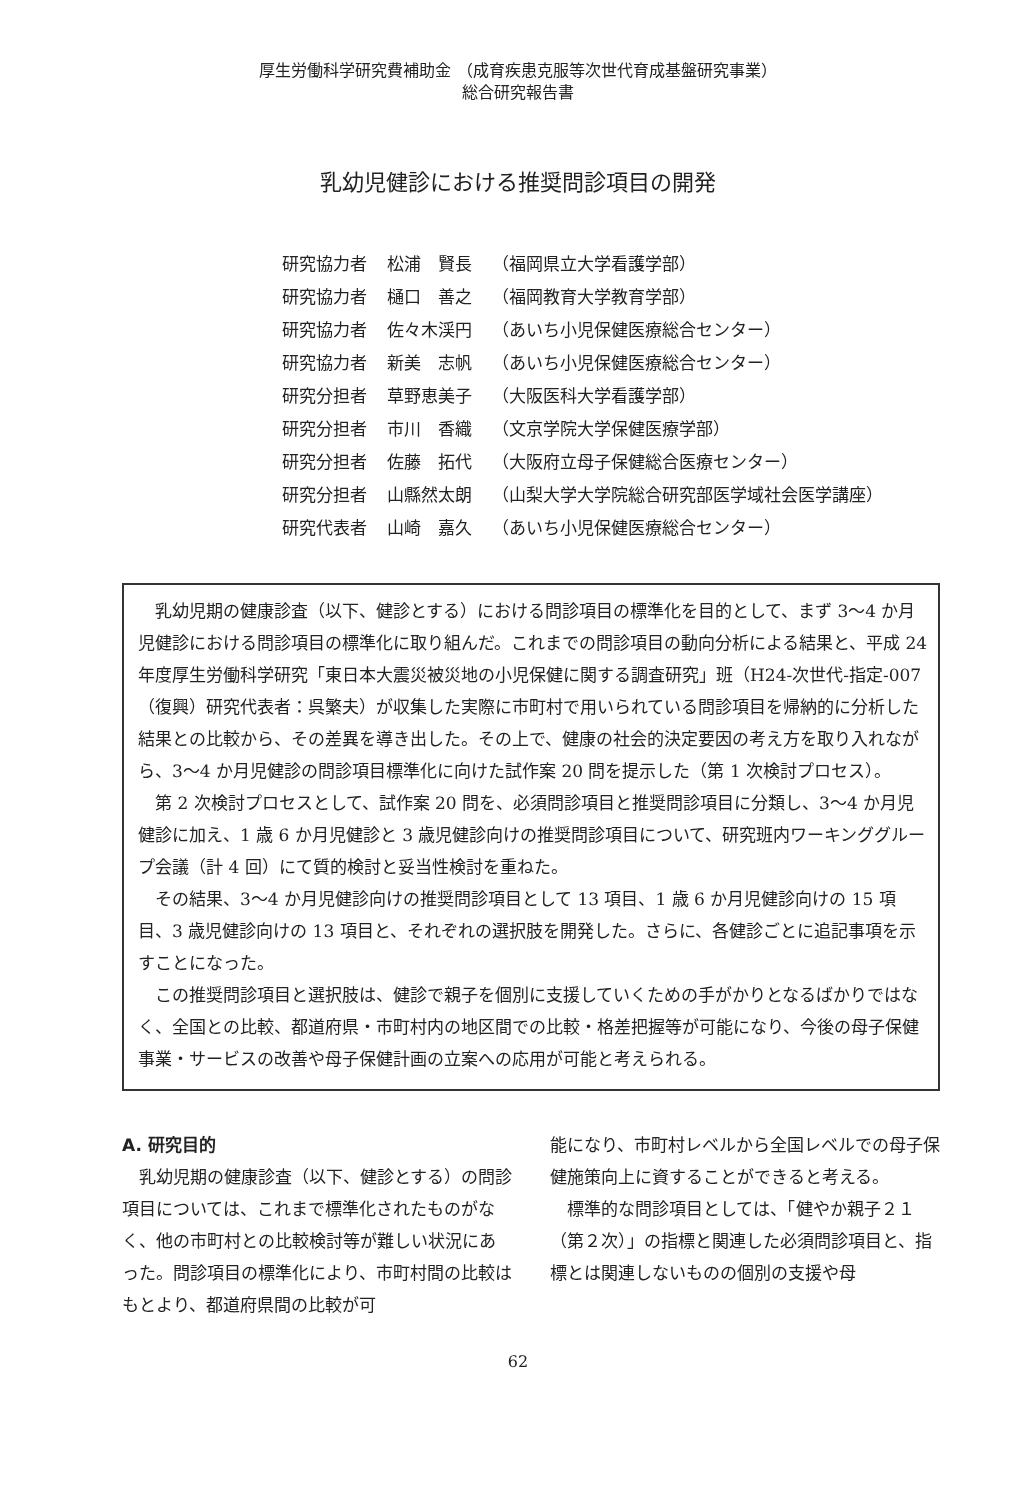厚生労働科学研究費補助金 （成育疾患克服等次世代育成基盤研究事業）
総合研究報告書
乳幼児健診における推奨問診項目の開発
| 研究協力者 | 松浦 賢長 | （福岡県立大学看護学部） |
| 研究協力者 | 樋口 善之 | （福岡教育大学教育学部） |
| 研究協力者 | 佐々木渓円 | （あいち小児保健医療総合センター） |
| 研究協力者 | 新美 志帆 | （あいち小児保健医療総合センター） |
| 研究分担者 | 草野恵美子 | （大阪医科大学看護学部） |
| 研究分担者 | 市川 香織 | （文京学院大学保健医療学部） |
| 研究分担者 | 佐藤 拓代 | （大阪府立母子保健総合医療センター） |
| 研究分担者 | 山縣然太朗 | （山梨大学大学院総合研究部医学域社会医学講座） |
| 研究代表者 | 山崎 嘉久 | （あいち小児保健医療総合センター） |
乳幼児期の健康診査（以下、健診とする）における問診項目の標準化を目的として、まず 3～4 か月児健診における問診項目の標準化に取り組んだ。これまでの問診項目の動向分析による結果と、平成 24 年度厚生労働科学研究「東日本大震災被災地の小児保健に関する調査研究」班（H24-次世代-指定-007（復興）研究代表者：呉繁夫）が収集した実際に市町村で用いられている問診項目を帰納的に分析した結果との比較から、その差異を導き出した。その上で、健康の社会的決定要因の考え方を取り入れながら、3～4 か月児健診の問診項目標準化に向けた試作案 20 問を提示した（第 1 次検討プロセス）。
第 2 次検討プロセスとして、試作案 20 問を、必須問診項目と推奨問診項目に分類し、3～4 か月児健診に加え、1 歳 6 か月児健診と 3 歳児健診向けの推奨問診項目について、研究班内ワーキンググループ会議（計 4 回）にて質的検討と妥当性検討を重ねた。
その結果、3～4 か月児健診向けの推奨問診項目として 13 項目、1 歳 6 か月児健診向けの 15 項目、3 歳児健診向けの 13 項目と、それぞれの選択肢を開発した。さらに、各健診ごとに追記事項を示すことになった。
この推奨問診項目と選択肢は、健診で親子を個別に支援していくための手がかりとなるばかりではなく、全国との比較、都道府県・市町村内の地区間での比較・格差把握等が可能になり、今後の母子保健事業・サービスの改善や母子保健計画の立案への応用が可能と考えられる。
A. 研究目的
乳幼児期の健康診査（以下、健診とする）の問診項目については、これまで標準化されたものがなく、他の市町村との比較検討等が難しい状況にあった。問診項目の標準化により、市町村間の比較はもとより、都道府県間の比較が可
能になり、市町村レベルから全国レベルでの母子保健施策向上に資することができると考える。
標準的な問診項目としては、「健やか親子２１（第２次）」の指標と関連した必須問診項目と、指標とは関連しないものの個別の支援や母
62